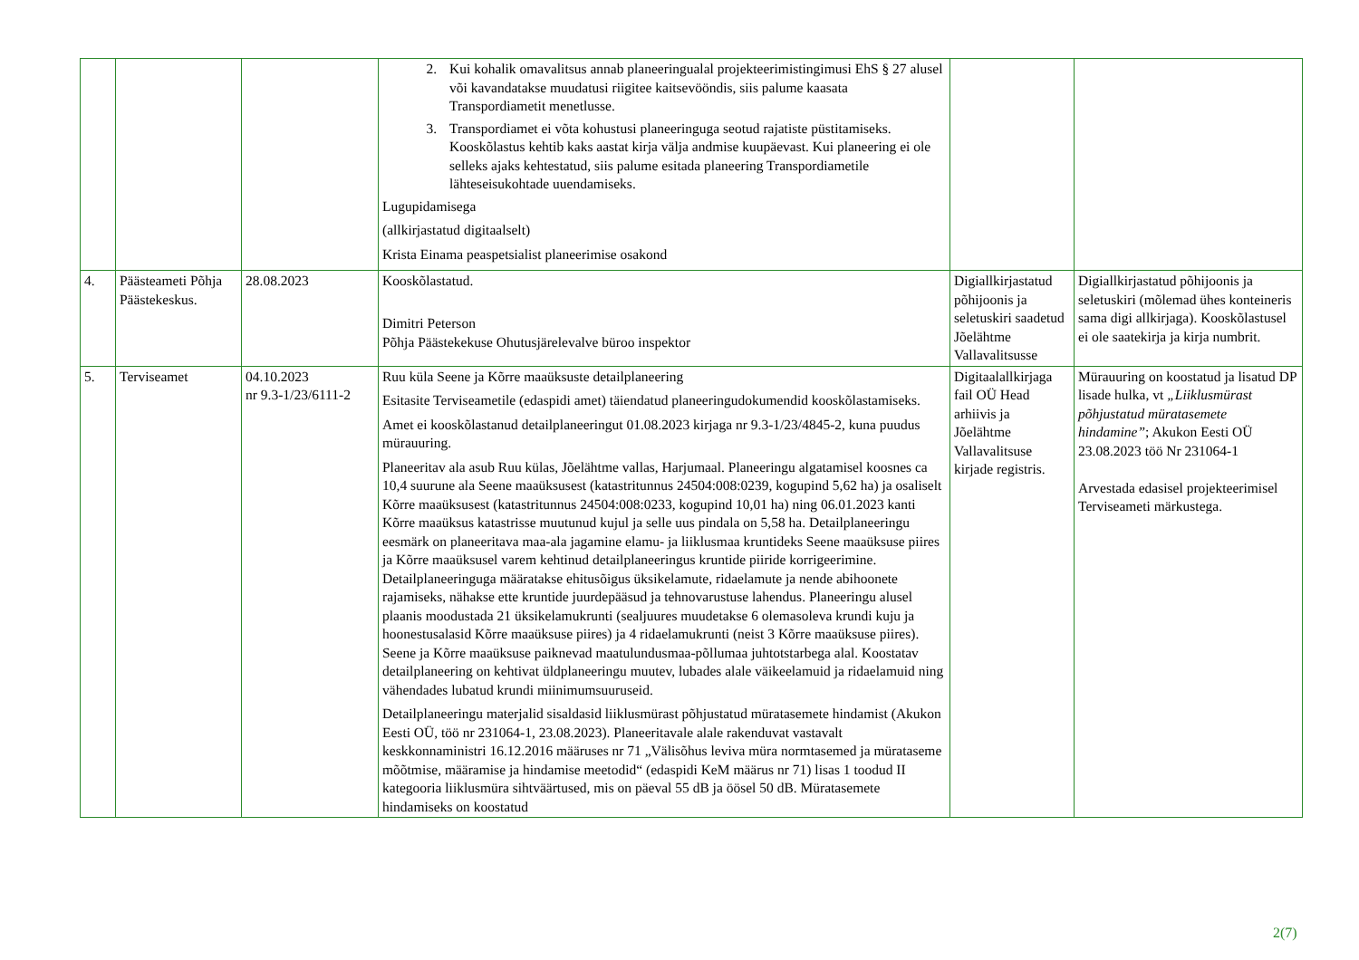| | | | 2. Kui kohalik omavalitsus annab planeeringualal projekteerimistingimusi EhS § 27 alusel või kavandatakse muudatusi riigitee kaitsevööndis, siis palume kaasata Transpordiametit menetlusse. 3. Transpordiamet ei võta kohustusi planeeringuga seotud rajatiste püstitamiseks. Kooskõlastus kehtib kaks aastat kirja välja andmise kuupäevast. Kui planeering ei ole selleks ajaks kehtestatud, siis palume esitada planeering Transpordiametile lähteseisukohtade uuendamiseks. Lugupidamisega (allkirjastatud digitaalselt) Krista Einama peaspetsialist planeerimise osakond | | |
| 4. | Päästeameti Põhja Päästekeskus. | 28.08.2023 | Kooskõlastatud. Dimitri Peterson Põhja Päästekekuse Ohutusjärelevalve büroo inspektor | Digiallkirjastatud põhijoonis ja seletuskiri saadetud Jõelähtme Vallavalitsusse | Digiallkirjastatud põhijoonis ja seletuskiri (mõlemad ühes konteineris sama digi allkirjaga). Kooskõlastusel ei ole saatekirja ja kirja numbrit. |
| 5. | Terviseamet | 04.10.2023 nr 9.3-1/23/6111-2 | Ruu küla Seene ja Kõrre maaüksuste detailplaneering Esitasite Terviseametile (edaspidi amet) täiendatud planeeringudokumendid kooskõlastamiseks. Amet ei kooskõlastanud detailplaneeringut 01.08.2023 kirjaga nr 9.3-1/23/4845-2, kuna puudus mürauuring. Planeeritav ala asub Ruu külas, Jõelähtme vallas, Harjumaal. Planeeringu algatamisel koosnes ca 10,4 suurune ala Seene maaüksusest (katastritunnus 24504:008:0239, kogupind 5,62 ha) ja osaliselt Kõrre maaüksusest (katastritunnus 24504:008:0233, kogupind 10,01 ha) ning 06.01.2023 kanti Kõrre maaüksus katastrisse muutunud kujul ja selle uus pindala on 5,58 ha. Detailplaneeringu eesmärk on planeeritava maa-ala jagamine elamu- ja liiklusmaa kruntideks Seene maaüksuse piires ja Kõrre maaüksusel varem kehtinud detailplaneeringus kruntide piiride korrigeerimine. Detailplaneeringuga määratakse ehitusõigus üksikelamute, ridaelamute ja nende abihoonete rajamiseks, nähakse ette kruntide juurdepääsud ja tehnovarustuse lahendus. Planeeringu alusel plaanis moodustada 21 üksikelamukrunti (sealjuures muudetakse 6 olemasoleva krundi kuju ja hoonestusalasid Kõrre maaüksuse piires) ja 4 ridaelamukrunti (neist 3 Kõrre maaüksuse piires). Seene ja Kõrre maaüksuse paiknevad maatulundusmaa-põllumaa juhtotstarbega alal. Koostatav detailplaneering on kehtivat üldplaneeringu muutev, lubades alale väikeelamuid ja ridaelamuid ning vähendades lubatud krundi miinimumsuuruseid. Detailplaneeringu materjalid sisaldasid liiklusmürast põhjustatud müratasemete hindamist (Akukon Eesti OÜ, töö nr 231064-1, 23.08.2023). Planeeritavale alale rakenduvat vastavalt keskkonnaministri 16.12.2016 määruses nr 71 „Välisõhus leviva müra normtasemed ja müratasemе mõõtmise, määramise ja hindamise meetodid“ (edaspidi KeM määrus nr 71) lisas 1 toodud II kategooria liiklusmüra sihtväärtused, mis on päeval 55 dB ja öösel 50 dB. Müratasemete hindamiseks on koostatud | Digitaalallkirjaga fail OÜ Head arhiivis ja Jõelähtme Vallavalitsuse kirjade registris. | Mürauuring on koostatud ja lisatud DP lisade hulka, vt „Liiklusmürast põhjustatud müratasemete hindamine” ; Akukon Eesti OÜ 23.08.2023 töö Nr 231064-1 Arvestada edasisel projekteerimisel Terviseameti märkustega. |
2(7)